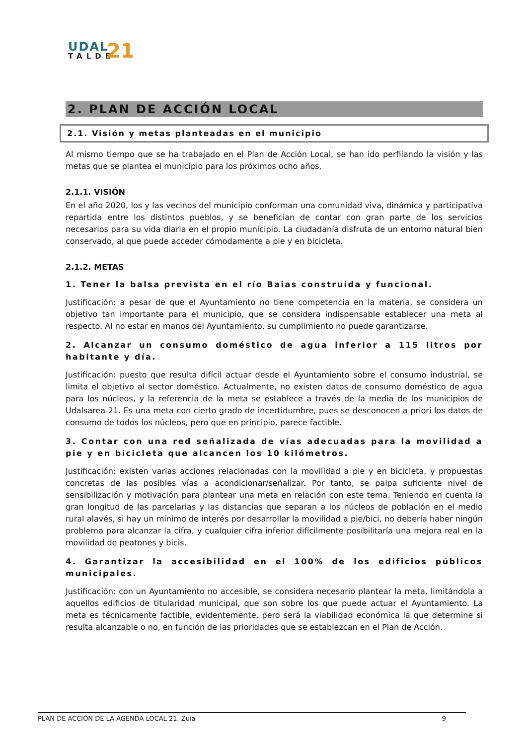UDAL
TALDE
21
2. PLAN DE ACCIÓN LOCAL
2.1. Visión y metas planteadas en el municipio
Al mismo tiempo que se ha trabajado en el Plan de Acción Local, se han ido perfilando la visión y las metas que se plantea el municipio para los próximos ocho años.
2.1.1. VISIÓN
En el año 2020, los y las vecinos del municipio conforman una comunidad viva, dinámica y participativa repartida entre los distintos pueblos, y se benefician de contar con gran parte de los servicios necesarios para su vida diaria en el propio municipio. La ciudadanía disfruta de un entorno natural bien conservado, al que puede acceder cómodamente a pie y en bicicleta.
2.1.2. METAS
1. Tener la balsa prevista en el río Baias construida y funcional.
Justificación: a pesar de que el Ayuntamiento no tiene competencia en la materia, se considera un objetivo tan importante para el municipio, que se considera indispensable establecer una meta al respecto. Al no estar en manos del Ayuntamiento, su cumplimiento no puede garantizarse.
2. Alcanzar un consumo doméstico de agua inferior a 115 litros por habitante y día.
Justificación: puesto que resulta difícil actuar desde el Ayuntamiento sobre el consumo industrial, se limita el objetivo al sector doméstico. Actualmente, no existen datos de consumo doméstico de agua para los núcleos, y la referencia de la meta se establece a través de la media de los municipios de Udalsarea 21. Es una meta con cierto grado de incertidumbre, pues se desconocen a priori los datos de consumo de todos los núcleos, pero que en principio, parece factible.
3. Contar con una red señalizada de vías adecuadas para la movilidad a pie y en bicicleta que alcancen los 10 kilómetros.
Justificación: existen varias acciones relacionadas con la movilidad a pie y en bicicleta, y propuestas concretas de las posibles vías a acondicionar/señalizar. Por tanto, se palpa suficiente nivel de sensibilización y motivación para plantear una meta en relación con este tema. Teniendo en cuenta la gran longitud de las parcelarias y las distancias que separan a los núcleos de población en el medio rural alavés, si hay un mínimo de interés por desarrollar la movilidad a pie/bici, no debería haber ningún problema para alcanzar la cifra, y cualquier cifra inferior difícilmente posibilitaría una mejora real en la movilidad de peatones y bicis.
4. Garantizar la accesibilidad en el 100% de los edificios públicos municipales.
Justificación: con un Ayuntamiento no accesible, se considera necesario plantear la meta, limitándola a aquellos edificios de titularidad municipal, que son sobre los que puede actuar el Ayuntamiento. La meta es técnicamente factible, evidentemente, pero será la viabilidad económica la que determine si resulta alcanzable o no, en función de las prioridades que se establezcan en el Plan de Acción.
PLAN DE ACCIÓN DE LA AGENDA LOCAL 21. Zuia 9